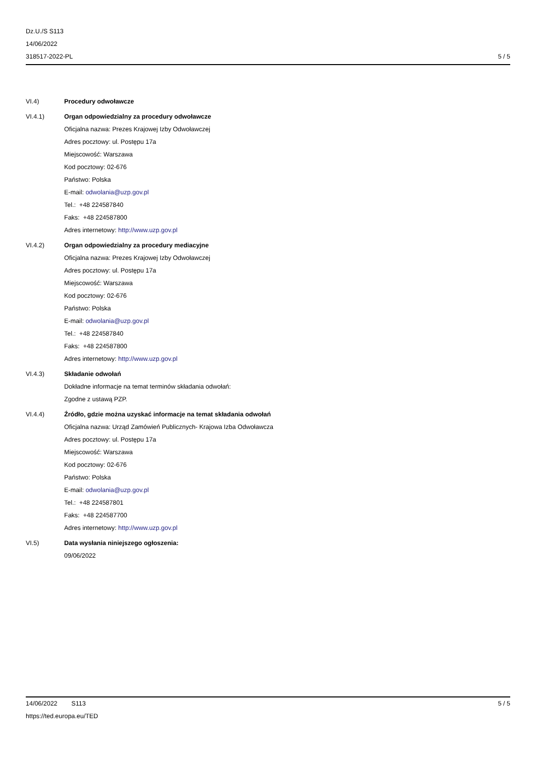Dz.U./S S113
14/06/2022
318517-2022-PL
5 / 5
VI.4) Procedury odwoławcze
VI.4.1) Organ odpowiedzialny za procedury odwoławcze
Oficjalna nazwa: Prezes Krajowej Izby Odwoławczej
Adres pocztowy: ul. Postępu 17a
Miejscowość: Warszawa
Kod pocztowy: 02-676
Państwo: Polska
E-mail: odwolania@uzp.gov.pl
Tel.: +48 224587840
Faks: +48 224587800
Adres internetowy: http://www.uzp.gov.pl
VI.4.2) Organ odpowiedzialny za procedury mediacyjne
Oficjalna nazwa: Prezes Krajowej Izby Odwoławczej
Adres pocztowy: ul. Postępu 17a
Miejscowość: Warszawa
Kod pocztowy: 02-676
Państwo: Polska
E-mail: odwolania@uzp.gov.pl
Tel.: +48 224587840
Faks: +48 224587800
Adres internetowy: http://www.uzp.gov.pl
VI.4.3) Składanie odwołań
Dokładne informacje na temat terminów składania odwołań:
Zgodne z ustawą PZP.
VI.4.4) Źródło, gdzie można uzyskać informacje na temat składania odwołań
Oficjalna nazwa: Urząd Zamówień Publicznych- Krajowa Izba Odwoławcza
Adres pocztowy: ul. Postępu 17a
Miejscowość: Warszawa
Kod pocztowy: 02-676
Państwo: Polska
E-mail: odwolania@uzp.gov.pl
Tel.: +48 224587801
Faks: +48 224587700
Adres internetowy: http://www.uzp.gov.pl
VI.5) Data wysłania niniejszego ogłoszenia:
09/06/2022
14/06/2022 S113
https://ted.europa.eu/TED
5 / 5